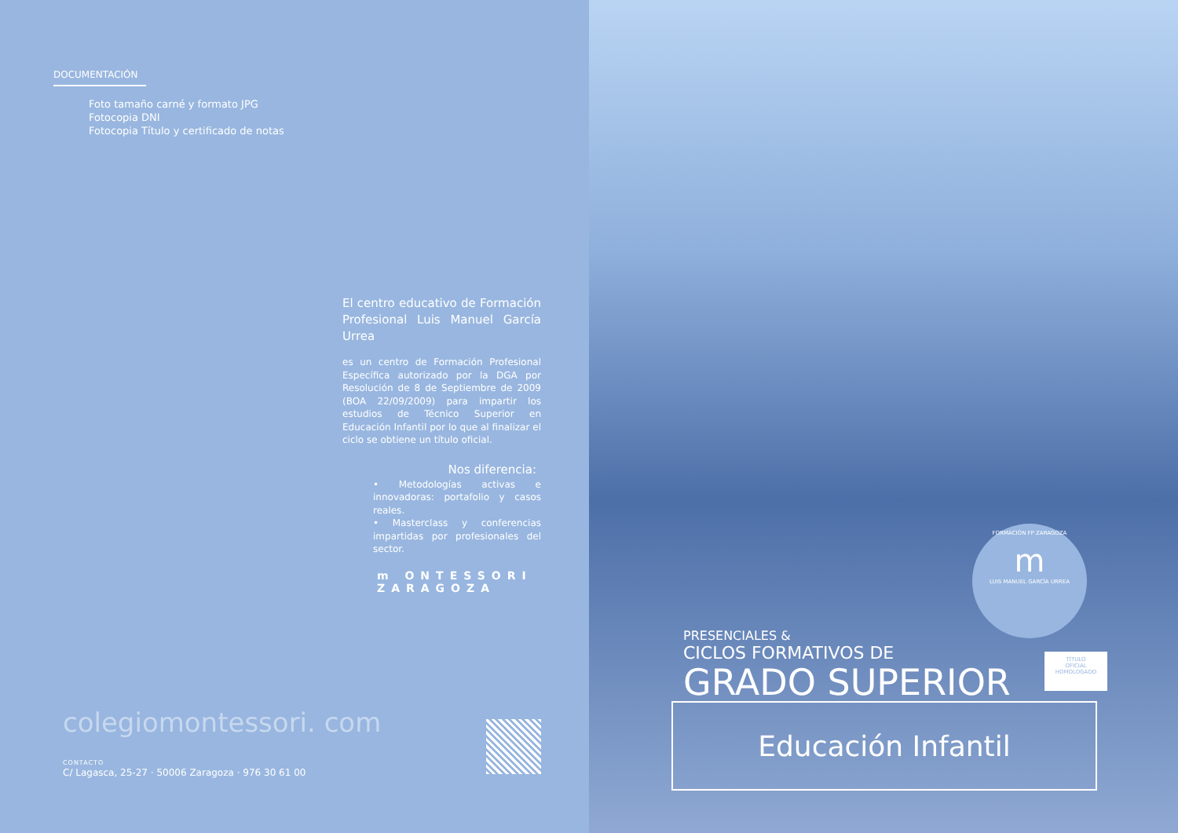DOCUMENTACIÓN
Foto tamaño carné y formato JPG
Fotocopia DNI
Fotocopia Título y certificado de notas
El centro educativo de Formación Profesional Luis Manuel García Urrea
es un centro de Formación Profesional Específica autorizado por la DGA por Resolución de 8 de Septiembre de 2009 (BOA 22/09/2009) para impartir los estudios de Técnico Superior en Educación Infantil por lo que al finalizar el ciclo se obtiene un título oficial.
Nos diferencia:
• Metodologías activas e innovadoras: portafolio y casos reales.
• Masterclass y conferencias impartidas por profesionales del sector.
m ONTESSORI
ZARAGOZA
colegiomontessori. com
CONTACTO
C/ Lagasca, 25-27 · 50006 Zaragoza · 976 30 61 00
FORMACIÓN FP ZARAGOZA
m
LUIS MANUEL GARCÍA URREA
PRESENCIALES &
CICLOS FORMATIVOS DE
GRADO SUPERIOR
TÍTULO
OFICIAL
HOMOLOGADO
Educación Infantil